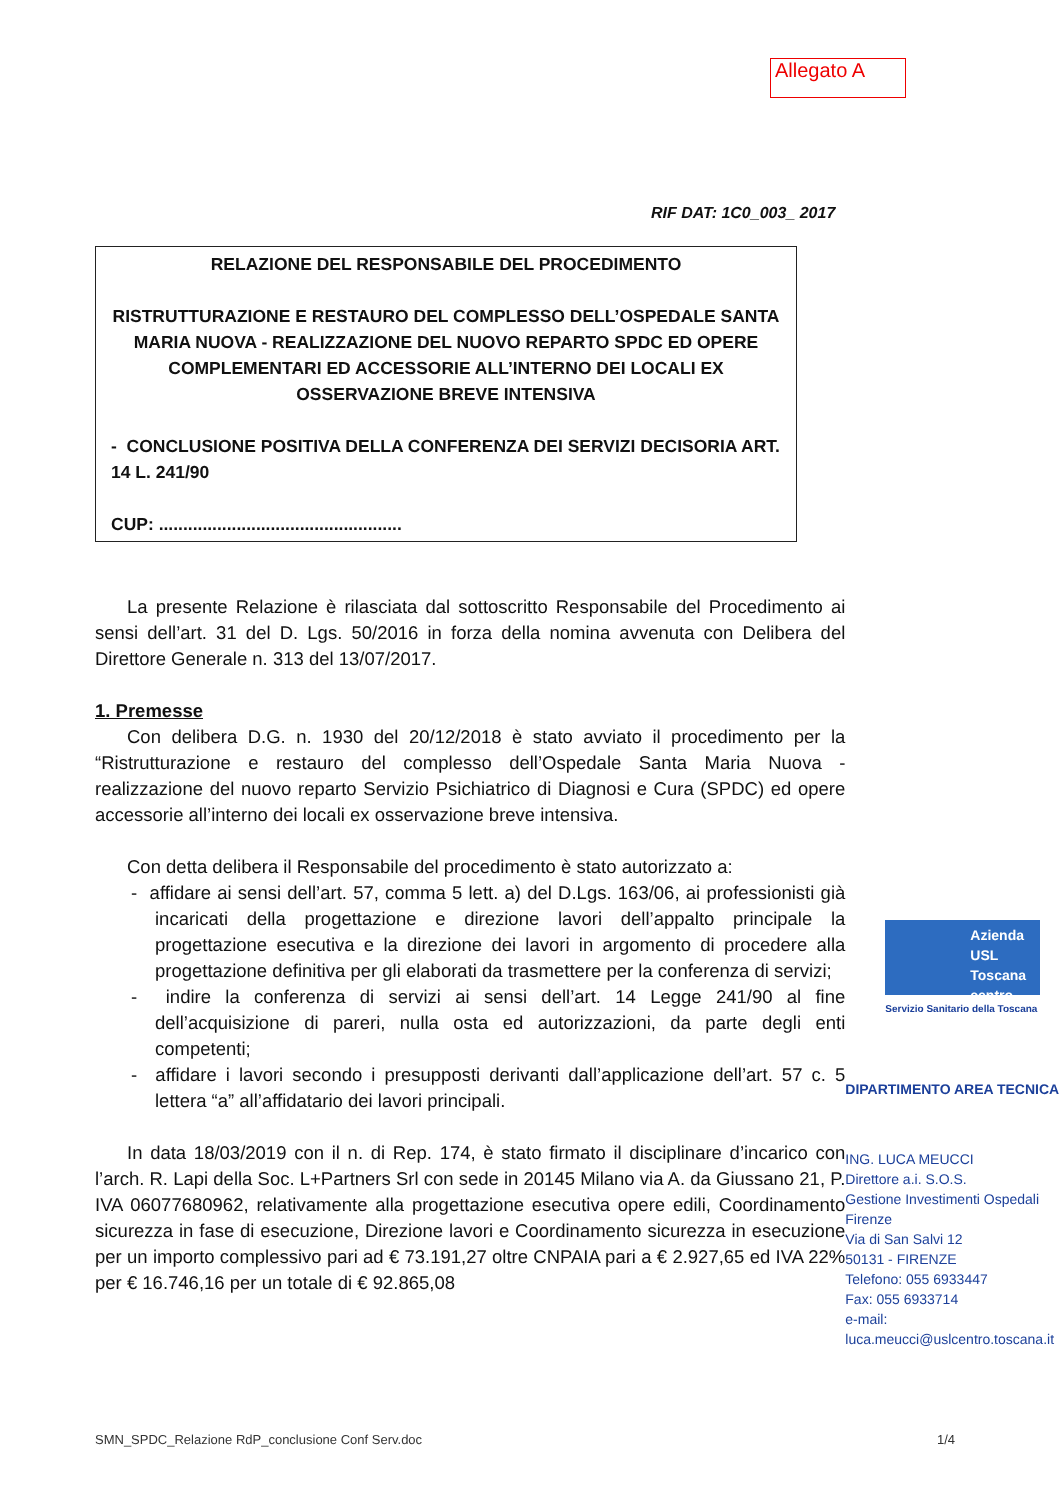Allegato A
RIF DAT: 1C0_003_ 2017
RELAZIONE DEL RESPONSABILE DEL PROCEDIMENTO
RISTRUTTURAZIONE E RESTAURO DEL COMPLESSO DELL’OSPEDALE SANTA MARIA NUOVA - REALIZZAZIONE DEL NUOVO REPARTO SPDC ED OPERE COMPLEMENTARI ED ACCESSORIE ALL’INTERNO DEI LOCALI EX OSSERVAZIONE BREVE INTENSIVA
- CONCLUSIONE POSITIVA DELLA CONFERENZA DEI SERVIZI DECISORIA ART. 14 L. 241/90
CUP: ..................................................
La presente Relazione è rilasciata dal sottoscritto Responsabile del Procedimento ai sensi dell’art. 31 del D. Lgs. 50/2016 in forza della nomina avvenuta con Delibera del Direttore Generale n. 313 del 13/07/2017.
1. Premesse
Con delibera D.G. n. 1930 del 20/12/2018 è stato avviato il procedimento per la “Ristrutturazione e restauro del complesso dell’Ospedale Santa Maria Nuova - realizzazione del nuovo reparto Servizio Psichiatrico di Diagnosi e Cura (SPDC) ed opere accessorie all’interno dei locali ex osservazione breve intensiva.
Con detta delibera il Responsabile del procedimento è stato autorizzato a:
- affidare ai sensi dell’art. 57, comma 5 lett. a) del D.Lgs. 163/06, ai professionisti già incaricati della progettazione e direzione lavori dell’appalto principale la progettazione esecutiva e la direzione dei lavori in argomento di procedere alla progettazione definitiva per gli elaborati da trasmettere per la conferenza di servizi;
- indire la conferenza di servizi ai sensi dell’art. 14 Legge 241/90 al fine dell’acquisizione di pareri, nulla osta ed autorizzazioni, da parte degli enti competenti;
- affidare i lavori secondo i presupposti derivanti dall’applicazione dell’art. 57 c. 5 lettera “a” all’affidatario dei lavori principali.
In data 18/03/2019 con il n. di Rep. 174, è stato firmato il disciplinare d’incarico con l’arch. R. Lapi della Soc. L+Partners Srl con sede in 20145 Milano via A. da Giussano 21, P. IVA 06077680962, relativamente alla progettazione esecutiva opere edili, Coordinamento sicurezza in fase di esecuzione, Direzione lavori e Coordinamento sicurezza in esecuzione per un importo complessivo pari ad € 73.191,27 oltre CNPAIA pari a € 2.927,65 ed IVA 22% per € 16.746,16 per un totale di € 92.865,08
Azienda
USL
Toscana
centro
Servizio Sanitario della Toscana
DIPARTIMENTO AREA TECNICA
ING. LUCA MEUCCI
Direttore a.i. S.O.S.
Gestione Investimenti Ospedali Firenze
Via di San Salvi 12
50131 - FIRENZE
Telefono: 055 6933447
Fax: 055 6933714
e-mail:
luca.meucci@uslcentro.toscana.it
SMN_SPDC_Relazione RdP_conclusione Conf Serv.doc 1/4